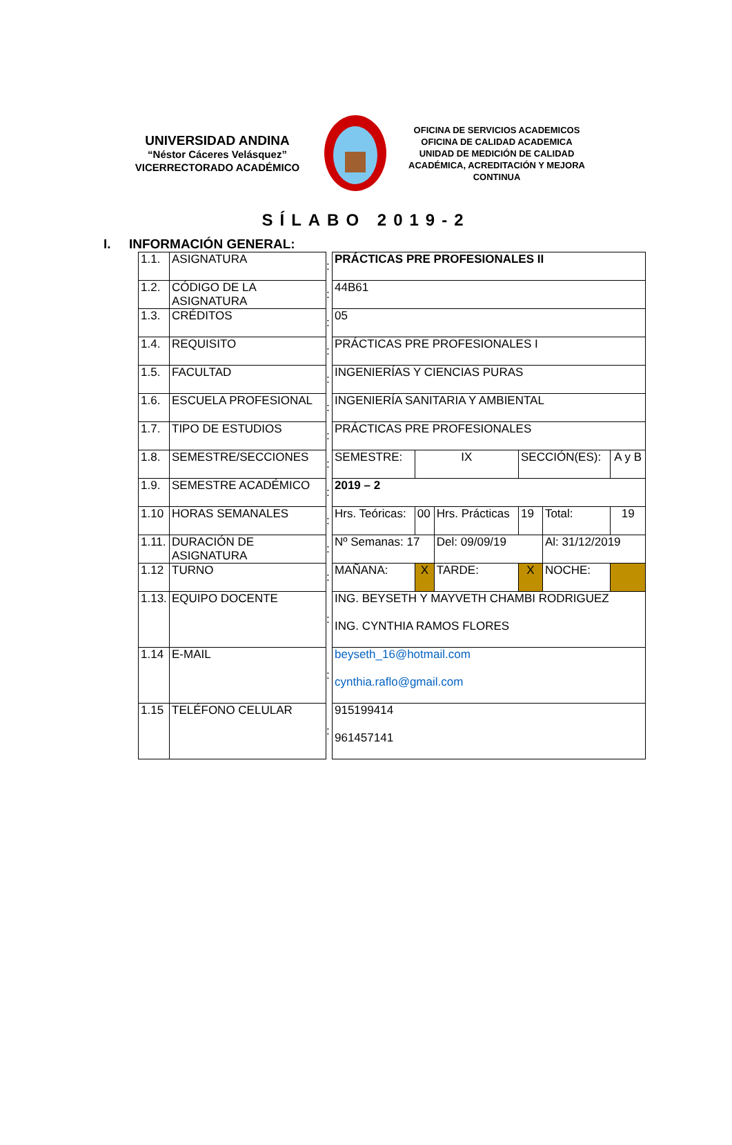UNIVERSIDAD ANDINA
“Néstor Cáceres Velásquez”
VICERRECTORADO ACADÉMICO
OFICINA DE SERVICIOS ACADEMICOS
OFICINA DE CALIDAD ACADEMICA
UNIDAD DE MEDICIÓN DE CALIDAD ACADÉMICA, ACREDITACIÓN Y MEJORA CONTINUA
SÍLABO 2019-2
I. INFORMACIÓN GENERAL:
| 1.1. | ASIGNATURA | : | PRÁCTICAS PRE PROFESIONALES II | | | | | |
| 1.2. | CÓDIGO DE LA ASIGNATURA | : | 44B61 | | | | | |
| 1.3. | CRÉDITOS | : | 05 | | | | | |
| 1.4. | REQUISITO | : | PRÁCTICAS PRE PROFESIONALES I | | | | | |
| 1.5. | FACULTAD | : | INGENIERÍAS Y CIENCIAS PURAS | | | | | |
| 1.6. | ESCUELA PROFESIONAL | : | INGENIERÍA SANITARIA Y AMBIENTAL | | | | | |
| 1.7. | TIPO DE ESTUDIOS | : | PRÁCTICAS PRE PROFESIONALES | | | | | |
| 1.8. | SEMESTRE/SECCIONES | : | SEMESTRE: | IX | | SECCIÓN(ES): | | A y B |
| 1.9. | SEMESTRE ACADÉMICO | : | 2019 – 2 | | | | | |
| 1.10 | HORAS SEMANALES | : | Hrs. Teóricas: | 00 | Hrs. Prácticas | 19 | Total: | 19 |
| 1.11. | DURACIÓN DE ASIGNATURA | : | Nº Semanas: 17 | | Del: 09/09/19 | | Al: 31/12/2019 | |
| 1.12 | TURNO | : | MAÑANA: | X | TARDE: | X | NOCHE: | |
| 1.13. | EQUIPO DOCENTE | : | ING. BEYSETH Y MAYVETH CHAMBI RODRIGUEZ ING. CYNTHIA RAMOS FLORES | | | | | |
| 1.14 | E-MAIL | : | beyseth_16@hotmail.com cynthia.raflo@gmail.com | | | | | |
| 1.15 | TELÉFONO CELULAR | : | 915199414 961457141 | | | | | |